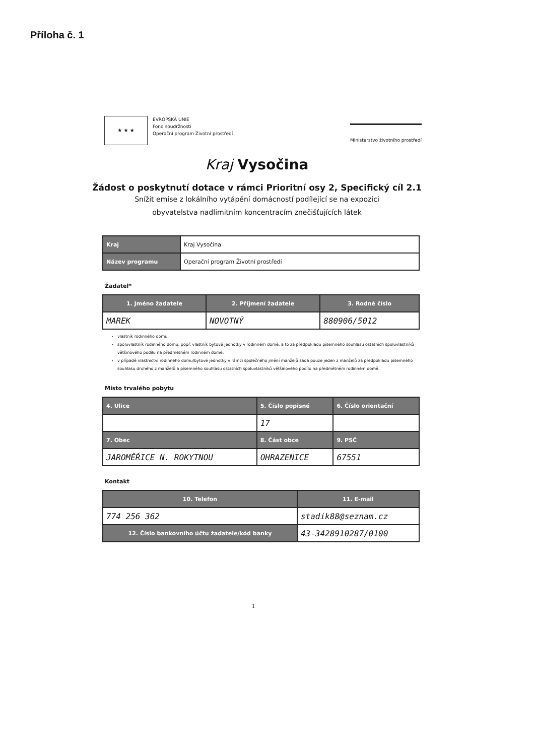Příloha č. 1
★ ★ ★
EVROPSKÁ UNIE
Fond soudržnosti
Operační program Životní prostředí
Ministerstvo životního prostředí
Kraj Vysočina
Žádost o poskytnutí dotace v rámci Prioritní osy 2, Specifický cíl 2.1
Snížit emise z lokálního vytápění domácností podílející se na expozici
obyvatelstva nadlimitním koncentracím znečišťujících látek
| Kraj | Kraj Vysočina |
| Název programu | Operační program Životní prostředí |
Žadatel*
| 1. Jméno žadatele | 2. Příjmení žadatele | 3. Rodné číslo |
| --- | --- | --- |
| MAREK | NOVOTNÝ | 880906/5012 |
vlastník rodinného domu,
spoluvlastník rodinného domu, popř. vlastník bytové jednotky v rodinném domě, a to za předpokladu písemného souhlasu ostatních spoluvlastníků většinového podílu na předmětném rodinném domě,
v případě vlastnictví rodinného domu/bytové jednotky v rámci společného jmění manželů žádá pouze jeden z manželů za předpokladu písemného souhlasu druhého z manželů a písemného souhlasu ostatních spoluvlastníků většinového podílu na předmětném rodinném domě.
Místo trvalého pobytu
| 4. Ulice | 5. Číslo popisné | 6. Číslo orientační |
| --- | --- | --- |
| | 17 | |
| 7. Obec | 8. Část obce | 9. PSČ |
| JAROMĚŘICE N. ROKYTNOU | OHRAZENICE | 67551 |
Kontakt
| 10. Telefon | 11. E-mail |
| --- | --- |
| 774 256 362 | stadik88@seznam.cz |
| 12. Číslo bankovního účtu žadatele/kód banky | 43-3428910287/0100 |
1